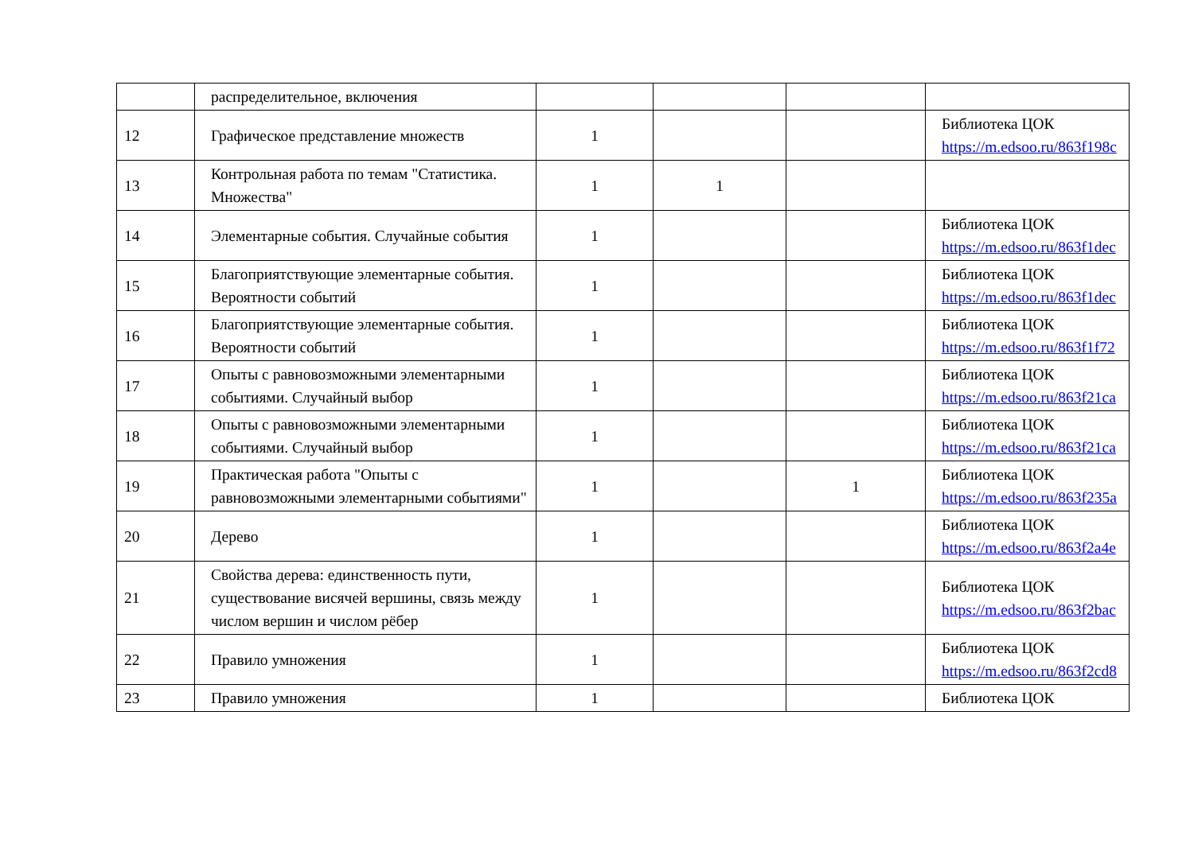| | распределительное, включения | | | | |
| 12 | Графическое представление множеств | 1 | | | Библиотека ЦОК https://m.edsoo.ru/863f198c |
| 13 | Контрольная работа по темам "Статистика. Множества" | 1 | 1 | | |
| 14 | Элементарные события. Случайные события | 1 | | | Библиотека ЦОК https://m.edsoo.ru/863f1dec |
| 15 | Благоприятствующие элементарные события. Вероятности событий | 1 | | | Библиотека ЦОК https://m.edsoo.ru/863f1dec |
| 16 | Благоприятствующие элементарные события. Вероятности событий | 1 | | | Библиотека ЦОК https://m.edsoo.ru/863f1f72 |
| 17 | Опыты с равновозможными элементарными событиями. Случайный выбор | 1 | | | Библиотека ЦОК https://m.edsoo.ru/863f21ca |
| 18 | Опыты с равновозможными элементарными событиями. Случайный выбор | 1 | | | Библиотека ЦОК https://m.edsoo.ru/863f21ca |
| 19 | Практическая работа "Опыты с равновозможными элементарными событиями" | 1 | | 1 | Библиотека ЦОК https://m.edsoo.ru/863f235a |
| 20 | Дерево | 1 | | | Библиотека ЦОК https://m.edsoo.ru/863f2a4e |
| 21 | Свойства дерева: единственность пути, существование висячей вершины, связь между числом вершин и числом рёбер | 1 | | | Библиотека ЦОК https://m.edsoo.ru/863f2bac |
| 22 | Правило умножения | 1 | | | Библиотека ЦОК https://m.edsoo.ru/863f2cd8 |
| 23 | Правило умножения | 1 | | | Библиотека ЦОК |